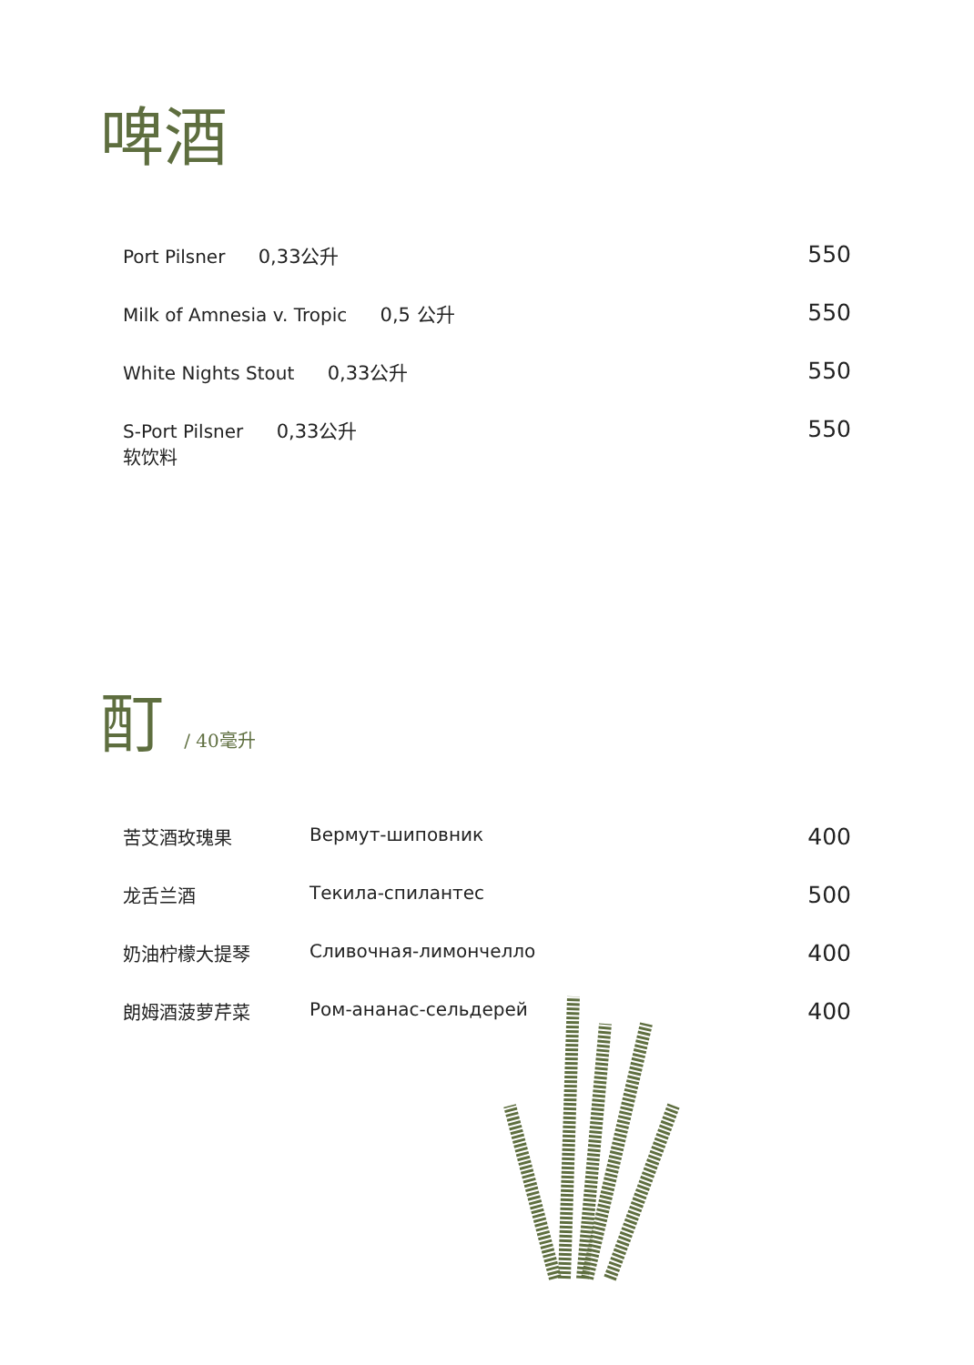啤酒
| Port Pilsner 0,33公升 | 550 |
| Milk of Amnesia v. Tropic 0,5 公升 | 550 |
| White Nights Stout 0,33公升 | 550 |
| S-Port Pilsner 0,33公升 软饮料 | 550 |
酊 / 40毫升
| 苦艾酒玫瑰果 | Вермут-шиповник | 400 |
| 龙舌兰酒 | Текила-спилантес | 500 |
| 奶油柠檬大提琴 | Сливочная-лимончелло | 400 |
| 朗姆酒菠萝芹菜 | Ром-ананас-сельдерей | 400 |